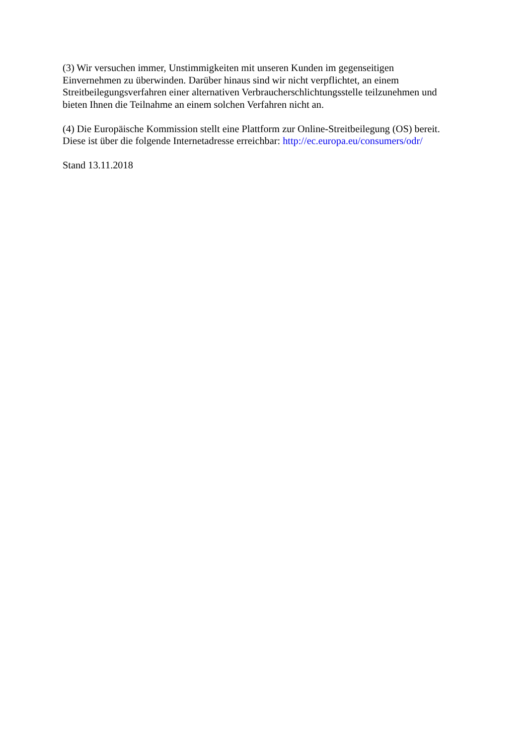(3) Wir versuchen immer, Unstimmigkeiten mit unseren Kunden im gegenseitigen
Einvernehmen zu überwinden. Darüber hinaus sind wir nicht verpflichtet, an einem
Streitbeilegungsverfahren einer alternativen Verbraucherschlichtungsstelle teilzunehmen und
bieten Ihnen die Teilnahme an einem solchen Verfahren nicht an.
(4) Die Europäische Kommission stellt eine Plattform zur Online-Streitbeilegung (OS) bereit.
Diese ist über die folgende Internetadresse erreichbar: http://ec.europa.eu/consumers/odr/
Stand 13.11.2018